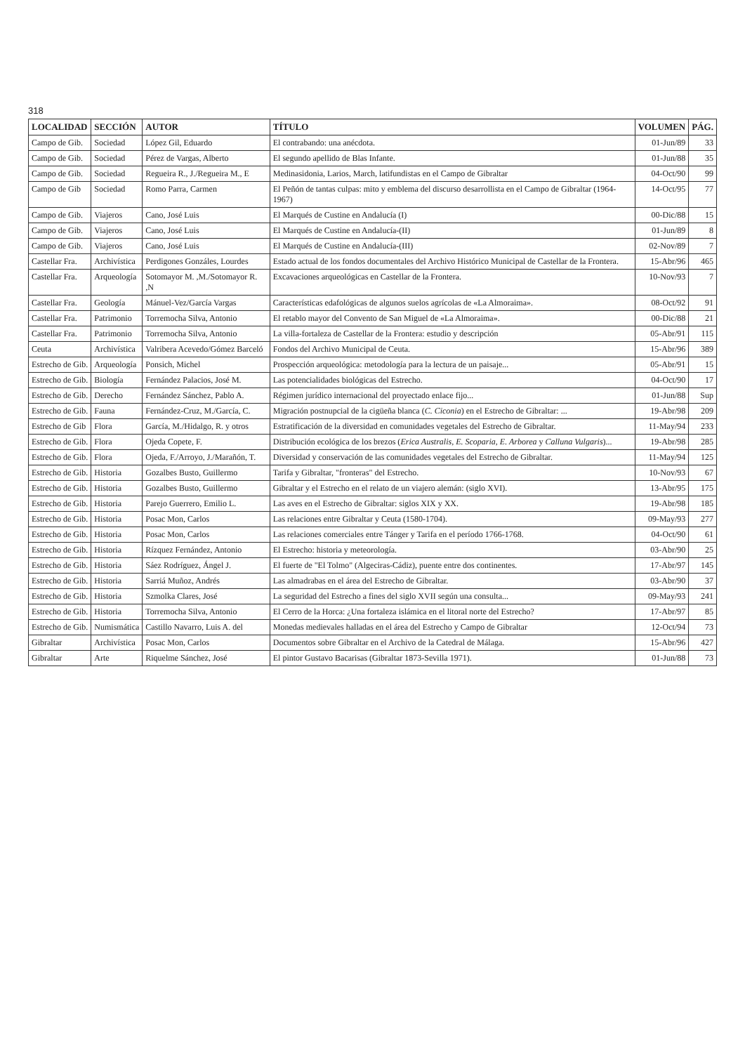318
| LOCALIDAD | SECCIÓN | AUTOR | TÍTULO | VOLUMEN | PÁG. |
| --- | --- | --- | --- | --- | --- |
| Campo de Gib. | Sociedad | López Gil, Eduardo | El contrabando: una anécdota. | 01-Jun/89 | 33 |
| Campo de Gib. | Sociedad | Pérez de Vargas, Alberto | El segundo apellido de Blas Infante. | 01-Jun/88 | 35 |
| Campo de Gib. | Sociedad | Regueira R., J./Regueira M., E | Medinasidonia, Larios, March, latifundistas en el Campo de Gibraltar | 04-Oct/90 | 99 |
| Campo de Gib | Sociedad | Romo Parra, Carmen | El Peñón de tantas culpas: mito y emblema del discurso desarrollista en el Campo de Gibraltar (1964-1967) | 14-Oct/95 | 77 |
| Campo de Gib. | Viajeros | Cano, José Luis | El Marqués de Custine en Andalucía (I) | 00-Dic/88 | 15 |
| Campo de Gib. | Viajeros | Cano, José Luis | El Marqués de Custine en Andalucía-(II) | 01-Jun/89 | 8 |
| Campo de Gib. | Viajeros | Cano, José Luis | El Marqués de Custine en Andalucía-(III) | 02-Nov/89 | 7 |
| Castellar Fra. | Archivística | Perdigones Gonzáles, Lourdes | Estado actual de los fondos documentales del Archivo Histórico Municipal de Castellar de la Frontera. | 15-Abr/96 | 465 |
| Castellar Fra. | Arqueología | Sotomayor M. ,M./Sotomayor R. ,N | Excavaciones arqueológicas en Castellar de la Frontera. | 10-Nov/93 | 7 |
| Castellar Fra. | Geología | Mánuel-Vez/García Vargas | Características edafológicas de algunos suelos agrícolas de «La Almoraima». | 08-Oct/92 | 91 |
| Castellar Fra. | Patrimonio | Torremocha Silva, Antonio | El retablo mayor del Convento de San Miguel de «La Almoraima». | 00-Dic/88 | 21 |
| Castellar Fra. | Patrimonio | Torremocha Silva, Antonio | La villa-fortaleza de Castellar de la Frontera: estudio y descripción | 05-Abr/91 | 115 |
| Ceuta | Archivística | Valribera Acevedo/Gómez Barceló | Fondos del Archivo Municipal de Ceuta. | 15-Abr/96 | 389 |
| Estrecho de Gib. | Arqueología | Ponsich, Michel | Prospección arqueológica: metodología para la lectura de un paisaje... | 05-Abr/91 | 15 |
| Estrecho de Gib. | Biología | Fernández Palacios, José M. | Las potencialidades biológicas del Estrecho. | 04-Oct/90 | 17 |
| Estrecho de Gib. | Derecho | Fernández Sánchez, Pablo A. | Régimen jurídico internacional del proyectado enlace fijo... | 01-Jun/88 | Sup |
| Estrecho de Gib. | Fauna | Fernández-Cruz, M./García, C. | Migración postnupcial de la cigüeña blanca ( C. Ciconia ) en el Estrecho de Gibraltar: ... | 19-Abr/98 | 209 |
| Estrecho de Gib | Flora | García, M./Hidalgo, R. y otros | Estratificación de la diversidad en comunidades vegetales del Estrecho de Gibraltar. | 11-May/94 | 233 |
| Estrecho de Gib. | Flora | Ojeda Copete, F. | Distribución ecológica de los brezos ( Erica Australis, E. Scoparia, E. Arborea y Calluna Vulgaris )... | 19-Abr/98 | 285 |
| Estrecho de Gib. | Flora | Ojeda, F./Arroyo, J./Marañón, T. | Diversidad y conservación de las comunidades vegetales del Estrecho de Gibraltar. | 11-May/94 | 125 |
| Estrecho de Gib. | Historia | Gozalbes Busto, Guillermo | Tarifa y Gibraltar, "fronteras" del Estrecho. | 10-Nov/93 | 67 |
| Estrecho de Gib. | Historia | Gozalbes Busto, Guillermo | Gibraltar y el Estrecho en el relato de un viajero alemán: (siglo XVI). | 13-Abr/95 | 175 |
| Estrecho de Gib. | Historia | Parejo Guerrero, Emilio L. | Las aves en el Estrecho de Gibraltar: siglos XIX y XX. | 19-Abr/98 | 185 |
| Estrecho de Gib. | Historia | Posac Mon, Carlos | Las relaciones entre Gibraltar y Ceuta (1580-1704). | 09-May/93 | 277 |
| Estrecho de Gib. | Historia | Posac Mon, Carlos | Las relaciones comerciales entre Tánger y Tarifa en el período 1766-1768. | 04-Oct/90 | 61 |
| Estrecho de Gib. | Historia | Rízquez Fernández, Antonio | El Estrecho: historia y meteorología. | 03-Abr/90 | 25 |
| Estrecho de Gib. | Historia | Sáez Rodríguez, Ángel J. | El fuerte de "El Tolmo" (Algeciras-Cádiz), puente entre dos continentes. | 17-Abr/97 | 145 |
| Estrecho de Gib. | Historia | Sarriá Muñoz, Andrés | Las almadrabas en el área del Estrecho de Gibraltar. | 03-Abr/90 | 37 |
| Estrecho de Gib. | Historia | Szmolka Clares, José | La seguridad del Estrecho a fines del siglo XVII según una consulta... | 09-May/93 | 241 |
| Estrecho de Gib. | Historia | Torremocha Silva, Antonio | El Cerro de la Horca: ¿Una fortaleza islámica en el litoral norte del Estrecho? | 17-Abr/97 | 85 |
| Estrecho de Gib. | Numismática | Castillo Navarro, Luis A. del | Monedas medievales halladas en el área del Estrecho y Campo de Gibraltar | 12-Oct/94 | 73 |
| Gibraltar | Archivística | Posac Mon, Carlos | Documentos sobre Gibraltar en el Archivo de la Catedral de Málaga. | 15-Abr/96 | 427 |
| Gibraltar | Arte | Riquelme Sánchez, José | El pintor Gustavo Bacarisas (Gibraltar 1873-Sevilla 1971). | 01-Jun/88 | 73 |